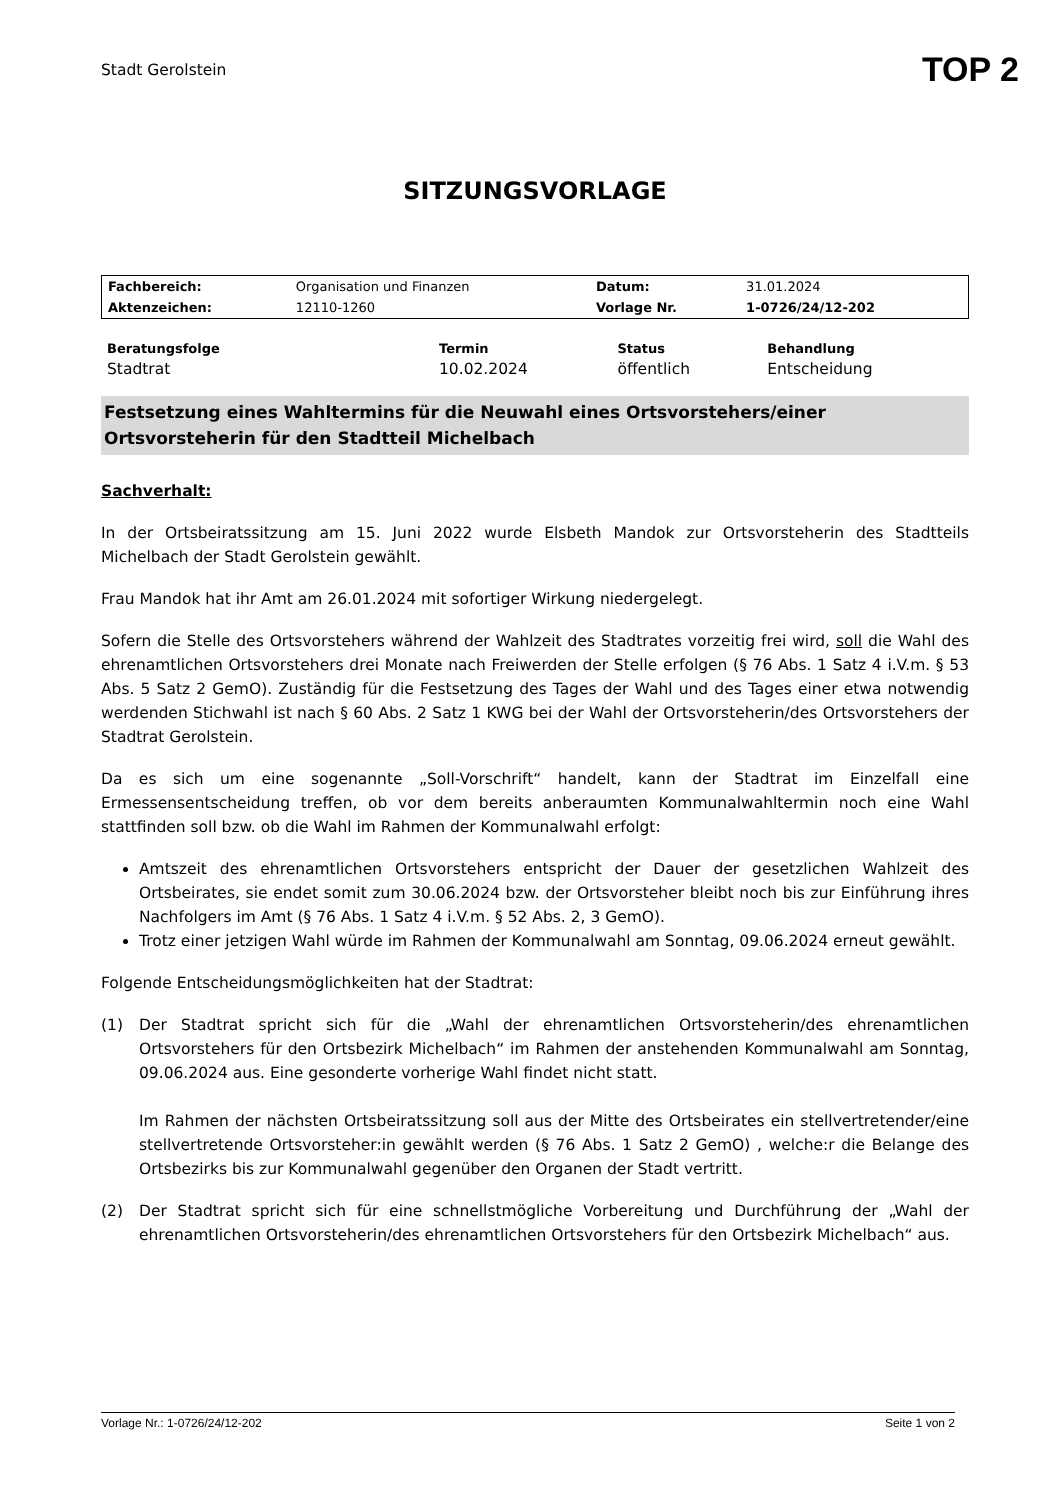Stadt Gerolstein
TOP 2
SITZUNGSVORLAGE
| Fachbereich: | Organisation und Finanzen | Datum: | 31.01.2024 |
| Aktenzeichen: | 12110-1260 | Vorlage Nr. | 1-0726/24/12-202 |
| Beratungsfolge | Termin | Status | Behandlung |
| --- | --- | --- | --- |
| Stadtrat | 10.02.2024 | öffentlich | Entscheidung |
Festsetzung eines Wahltermins für die Neuwahl eines Ortsvorstehers/einer Ortsvorsteherin für den Stadtteil Michelbach
Sachverhalt:
In der Ortsbeiratssitzung am 15. Juni 2022 wurde Elsbeth Mandok zur Ortsvorsteherin des Stadtteils Michelbach der Stadt Gerolstein gewählt.
Frau Mandok hat ihr Amt am 26.01.2024 mit sofortiger Wirkung niedergelegt.
Sofern die Stelle des Ortsvorstehers während der Wahlzeit des Stadtrates vorzeitig frei wird, soll die Wahl des ehrenamtlichen Ortsvorstehers drei Monate nach Freiwerden der Stelle erfolgen (§ 76 Abs. 1 Satz 4 i.V.m. § 53 Abs. 5 Satz 2 GemO). Zuständig für die Festsetzung des Tages der Wahl und des Tages einer etwa notwendig werdenden Stichwahl ist nach § 60 Abs. 2 Satz 1 KWG bei der Wahl der Ortsvorsteherin/des Ortsvorstehers der Stadtrat Gerolstein.
Da es sich um eine sogenannte „Soll-Vorschrift“ handelt, kann der Stadtrat im Einzelfall eine Ermessensentscheidung treffen, ob vor dem bereits anberaumten Kommunalwahltermin noch eine Wahl stattfinden soll bzw. ob die Wahl im Rahmen der Kommunalwahl erfolgt:
Amtszeit des ehrenamtlichen Ortsvorstehers entspricht der Dauer der gesetzlichen Wahlzeit des Ortsbeirates, sie endet somit zum 30.06.2024 bzw. der Ortsvorsteher bleibt noch bis zur Einführung ihres Nachfolgers im Amt (§ 76 Abs. 1 Satz 4 i.V.m. § 52 Abs. 2, 3 GemO).
Trotz einer jetzigen Wahl würde im Rahmen der Kommunalwahl am Sonntag, 09.06.2024 erneut gewählt.
Folgende Entscheidungsmöglichkeiten hat der Stadtrat:
(1) Der Stadtrat spricht sich für die „Wahl der ehrenamtlichen Ortsvorsteherin/des ehrenamtlichen Ortsvorstehers für den Ortsbezirk Michelbach“ im Rahmen der anstehenden Kommunalwahl am Sonntag, 09.06.2024 aus. Eine gesonderte vorherige Wahl findet nicht statt.
Im Rahmen der nächsten Ortsbeiratssitzung soll aus der Mitte des Ortsbeirates ein stellvertretender/eine stellvertretende Ortsvorsteher:in gewählt werden (§ 76 Abs. 1 Satz 2 GemO) , welche:r die Belange des Ortsbezirks bis zur Kommunalwahl gegenüber den Organen der Stadt vertritt.
(2) Der Stadtrat spricht sich für eine schnellstmögliche Vorbereitung und Durchführung der „Wahl der ehrenamtlichen Ortsvorsteherin/des ehrenamtlichen Ortsvorstehers für den Ortsbezirk Michelbach“ aus.
Vorlage Nr.: 1-0726/24/12-202 Seite 1 von 2